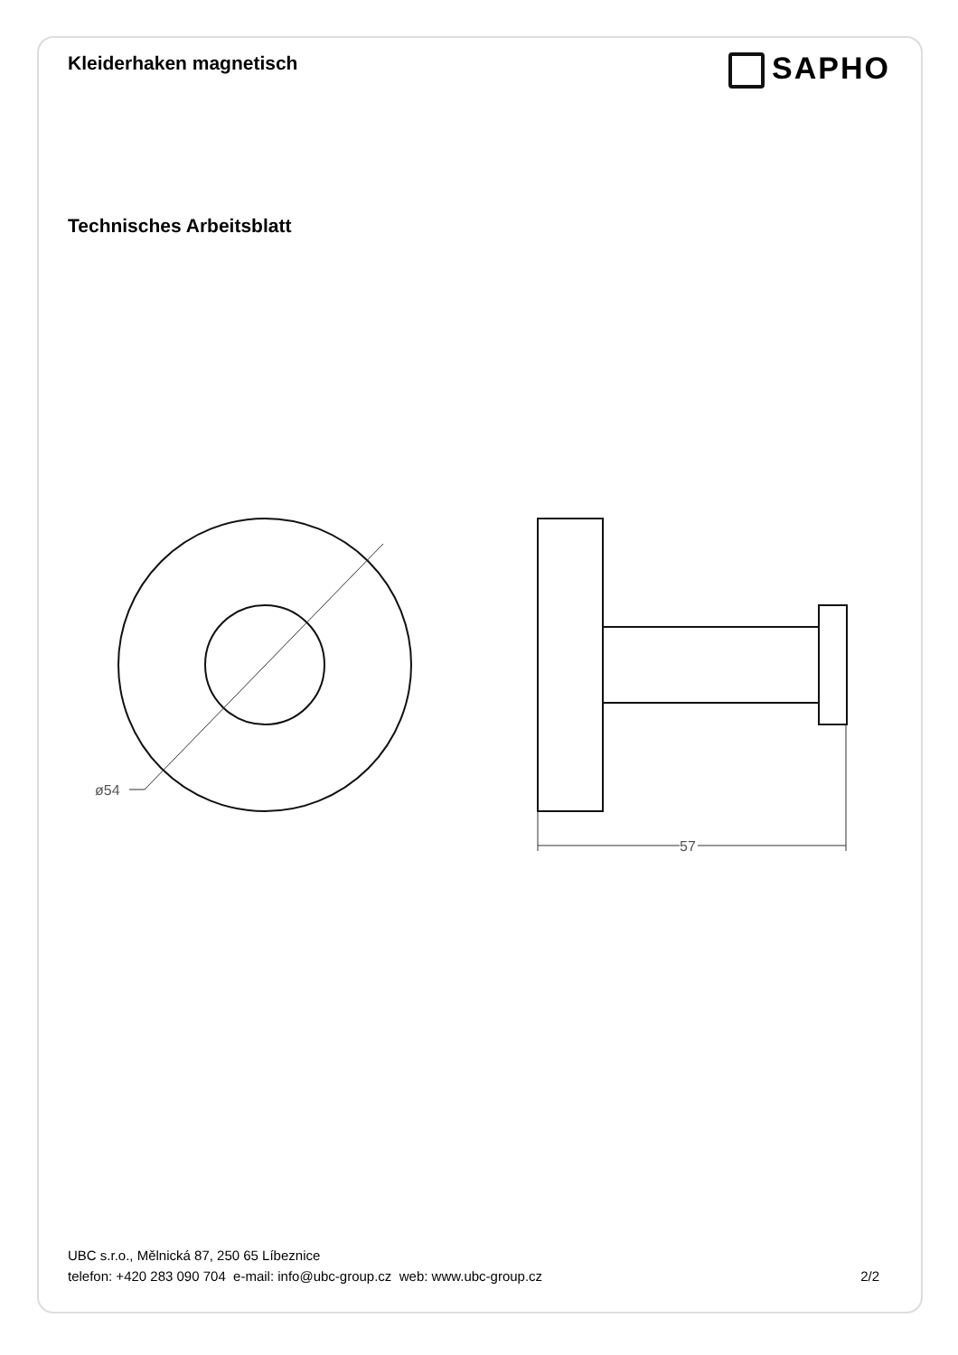Kleiderhaken magnetisch
SAPHO
Technisches Arbeitsblatt
ø54
57
UBC s.r.o., Mělnická 87, 250 65 Líbeznice
telefon: +420 283 090 704 e-mail: info@ubc-group.cz web: www.ubc-group.cz 2/2